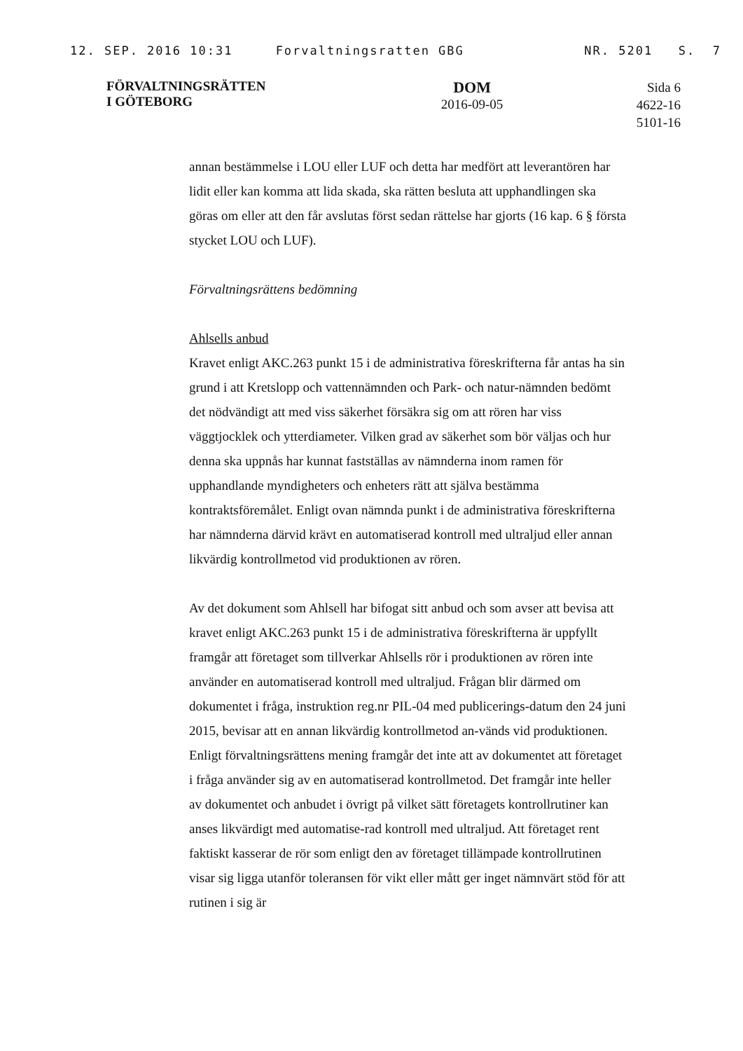12. SEP. 2016 10:31 Forvaltningsratten GBG NR. 5201 S. 7
FÖRVALTNINGSRÄTTEN
I GÖTEBORG
DOM
2016-09-05
Sida 6
4622-16
5101-16
annan bestämmelse i LOU eller LUF och detta har medfört att leverantören har lidit eller kan komma att lida skada, ska rätten besluta att upphandlingen ska göras om eller att den får avslutas först sedan rättelse har gjorts (16 kap. 6 § första stycket LOU och LUF).
Förvaltningsrättens bedömning
Ahlsells anbud
Kravet enligt AKC.263 punkt 15 i de administrativa föreskrifterna får antas ha sin grund i att Kretslopp och vattennämnden och Park- och natur-nämnden bedömt det nödvändigt att med viss säkerhet försäkra sig om att rören har viss väggtjocklek och ytterdiameter. Vilken grad av säkerhet som bör väljas och hur denna ska uppnås har kunnat fastställas av nämnderna inom ramen för upphandlande myndigheters och enheters rätt att själva bestämma kontraktsföremålet. Enligt ovan nämnda punkt i de administrativa föreskrifterna har nämnderna därvid krävt en automatiserad kontroll med ultraljud eller annan likvärdig kontrollmetod vid produktionen av rören.
Av det dokument som Ahlsell har bifogat sitt anbud och som avser att bevisa att kravet enligt AKC.263 punkt 15 i de administrativa föreskrifterna är uppfyllt framgår att företaget som tillverkar Ahlsells rör i produktionen av rören inte använder en automatiserad kontroll med ultraljud. Frågan blir därmed om dokumentet i fråga, instruktion reg.nr PIL-04 med publicerings-datum den 24 juni 2015, bevisar att en annan likvärdig kontrollmetod an-vänds vid produktionen. Enligt förvaltningsrättens mening framgår det inte att av dokumentet att företaget i fråga använder sig av en automatiserad kontrollmetod. Det framgår inte heller av dokumentet och anbudet i övrigt på vilket sätt företagets kontrollrutiner kan anses likvärdigt med automatise-rad kontroll med ultraljud. Att företaget rent faktiskt kasserar de rör som enligt den av företaget tillämpade kontrollrutinen visar sig ligga utanför toleransen för vikt eller mått ger inget nämnvärt stöd för att rutinen i sig är